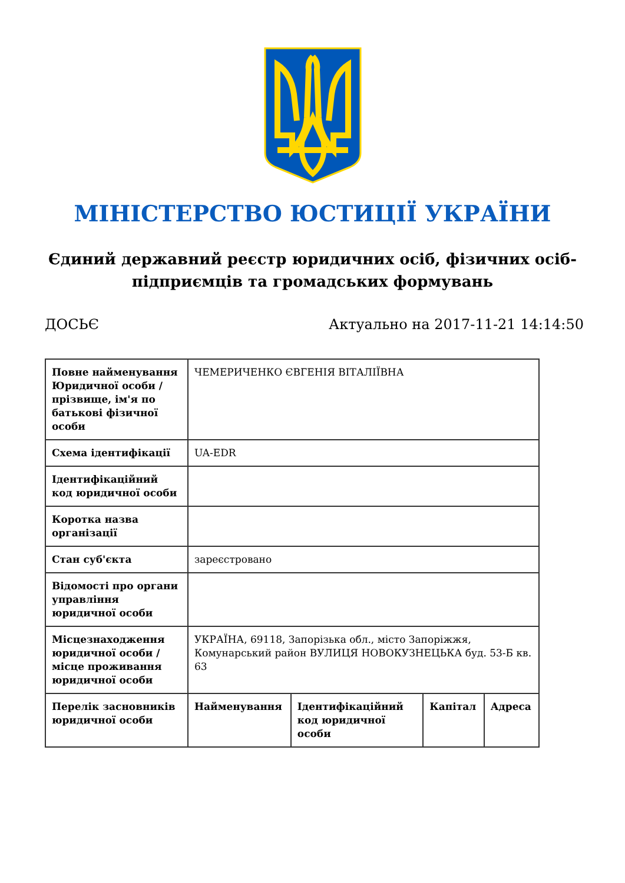МІНІСТЕРСТВО ЮСТИЦІЇ УКРАЇНИ
Єдиний державний реєстр юридичних осіб, фізичних осіб-підприємців та громадських формувань
ДОСЬЄ Актуально на 2017-11-21 14:14:50
| Повне найменування Юридичної особи / прізвище, ім'я по батькові фізичної особи | ЧЕМЕРИЧЕНКО ЄВГЕНІЯ ВІТАЛІЇВНА | | | |
| Схема ідентифікації | UA-EDR | | | |
| Ідентифікаційний код юридичної особи | | | | |
| Коротка назва організації | | | | |
| Стан суб'єкта | зареєстровано | | | |
| Відомості про органи управління юридичної особи | | | | |
| Місцезнаходження юридичної особи / місце проживання юридичної особи | УКРАЇНА, 69118, Запорізька обл., місто Запоріжжя, Комунарський район ВУЛИЦЯ НОВОКУЗНЕЦЬКА буд. 53-Б кв. 63 | | | |
| Перелік засновників юридичної особи | Найменування | Ідентифікаційний код юридичної особи | Капітал | Адреса |